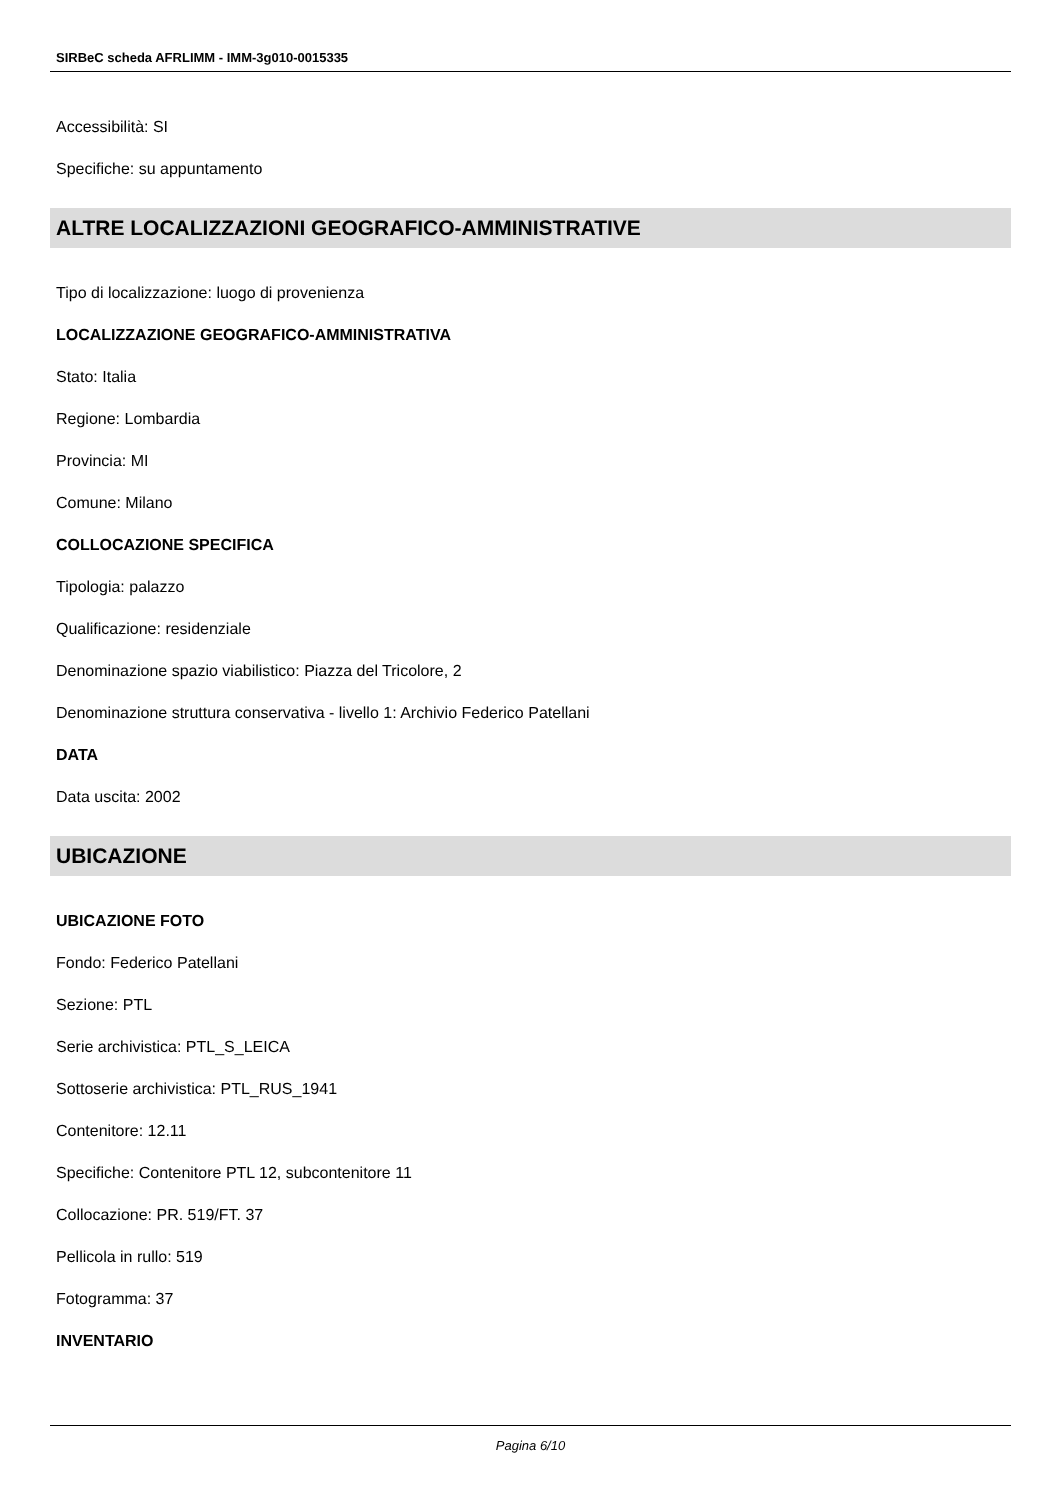SIRBeC scheda AFRLIMM - IMM-3g010-0015335
Accessibilità: SI
Specifiche: su appuntamento
ALTRE LOCALIZZAZIONI GEOGRAFICO-AMMINISTRATIVE
Tipo di localizzazione: luogo di provenienza
LOCALIZZAZIONE GEOGRAFICO-AMMINISTRATIVA
Stato: Italia
Regione: Lombardia
Provincia: MI
Comune: Milano
COLLOCAZIONE SPECIFICA
Tipologia: palazzo
Qualificazione: residenziale
Denominazione spazio viabilistico: Piazza del Tricolore, 2
Denominazione struttura conservativa - livello 1: Archivio Federico Patellani
DATA
Data uscita: 2002
UBICAZIONE
UBICAZIONE FOTO
Fondo: Federico Patellani
Sezione: PTL
Serie archivistica: PTL_S_LEICA
Sottoserie archivistica: PTL_RUS_1941
Contenitore: 12.11
Specifiche: Contenitore PTL 12, subcontenitore 11
Collocazione: PR. 519/FT. 37
Pellicola in rullo: 519
Fotogramma: 37
INVENTARIO
Pagina 6/10